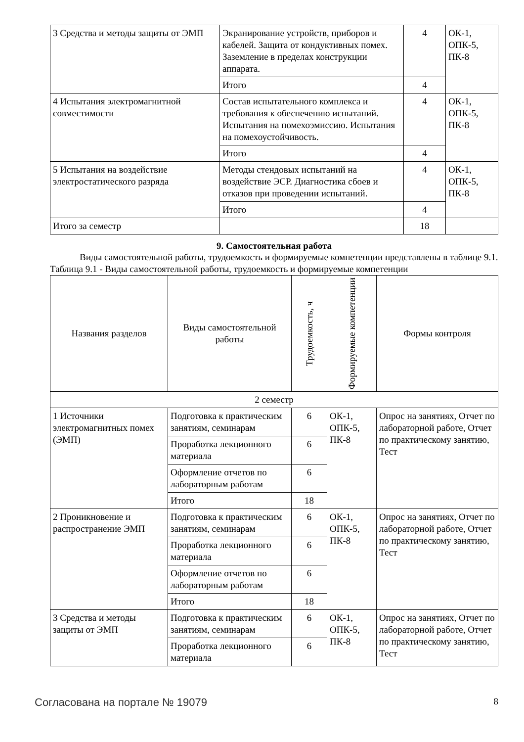| 3 Средства и методы защиты от ЭМП | Экранирование устройств, приборов и кабелей. Защита от кондуктивных помех. Заземление в пределах конструкции аппарата. | 4 | ОК-1, ОПК-5, ПК-8 |
| | Итого | 4 | |
| 4 Испытания электромагнитной совместимости | Состав испытательного комплекса и требования к обеспечению испытаний. Испытания на помехоэмиссию. Испытания на помехоустойчивость. | 4 | ОК-1, ОПК-5, ПК-8 |
| | Итого | 4 | |
| 5 Испытания на воздействие электростатического разряда | Методы стендовых испытаний на воздействие ЭСР. Диагностика сбоев и отказов при проведении испытаний. | 4 | ОК-1, ОПК-5, ПК-8 |
| | Итого | 4 | |
| Итого за семестр | | 18 | |
9. Самостоятельная работа
Виды самостоятельной работы, трудоемкость и формируемые компетенции представлены в таблице 9.1.
Таблица 9.1 - Виды самостоятельной работы, трудоемкость и формируемые компетенции
| Названия разделов | Виды самостоятельной работы | Трудоемкость, ч | Формируемые компетенции | Формы контроля |
| --- | --- | --- | --- | --- |
| 2 семестр | | | | |
| 1 Источники электромагнитных помех (ЭМП) | Подготовка к практическим занятиям, семинарам | 6 | ОК-1, ОПК-5, ПК-8 | Опрос на занятиях, Отчет по лабораторной работе, Отчет по практическому занятию, Тест |
| | Проработка лекционного материала | 6 | | |
| | Оформление отчетов по лабораторным работам | 6 | | |
| | Итого | 18 | | |
| 2 Проникновение и распространение ЭМП | Подготовка к практическим занятиям, семинарам | 6 | ОК-1, ОПК-5, ПК-8 | Опрос на занятиях, Отчет по лабораторной работе, Отчет по практическому занятию, Тест |
| | Проработка лекционного материала | 6 | | |
| | Оформление отчетов по лабораторным работам | 6 | | |
| | Итого | 18 | | |
| 3 Средства и методы защиты от ЭМП | Подготовка к практическим занятиям, семинарам | 6 | ОК-1, ОПК-5, ПК-8 | Опрос на занятиях, Отчет по лабораторной работе, Отчет по практическому занятию, Тест |
| | Проработка лекционного материала | 6 | | |
Согласована на портале № 19079 8